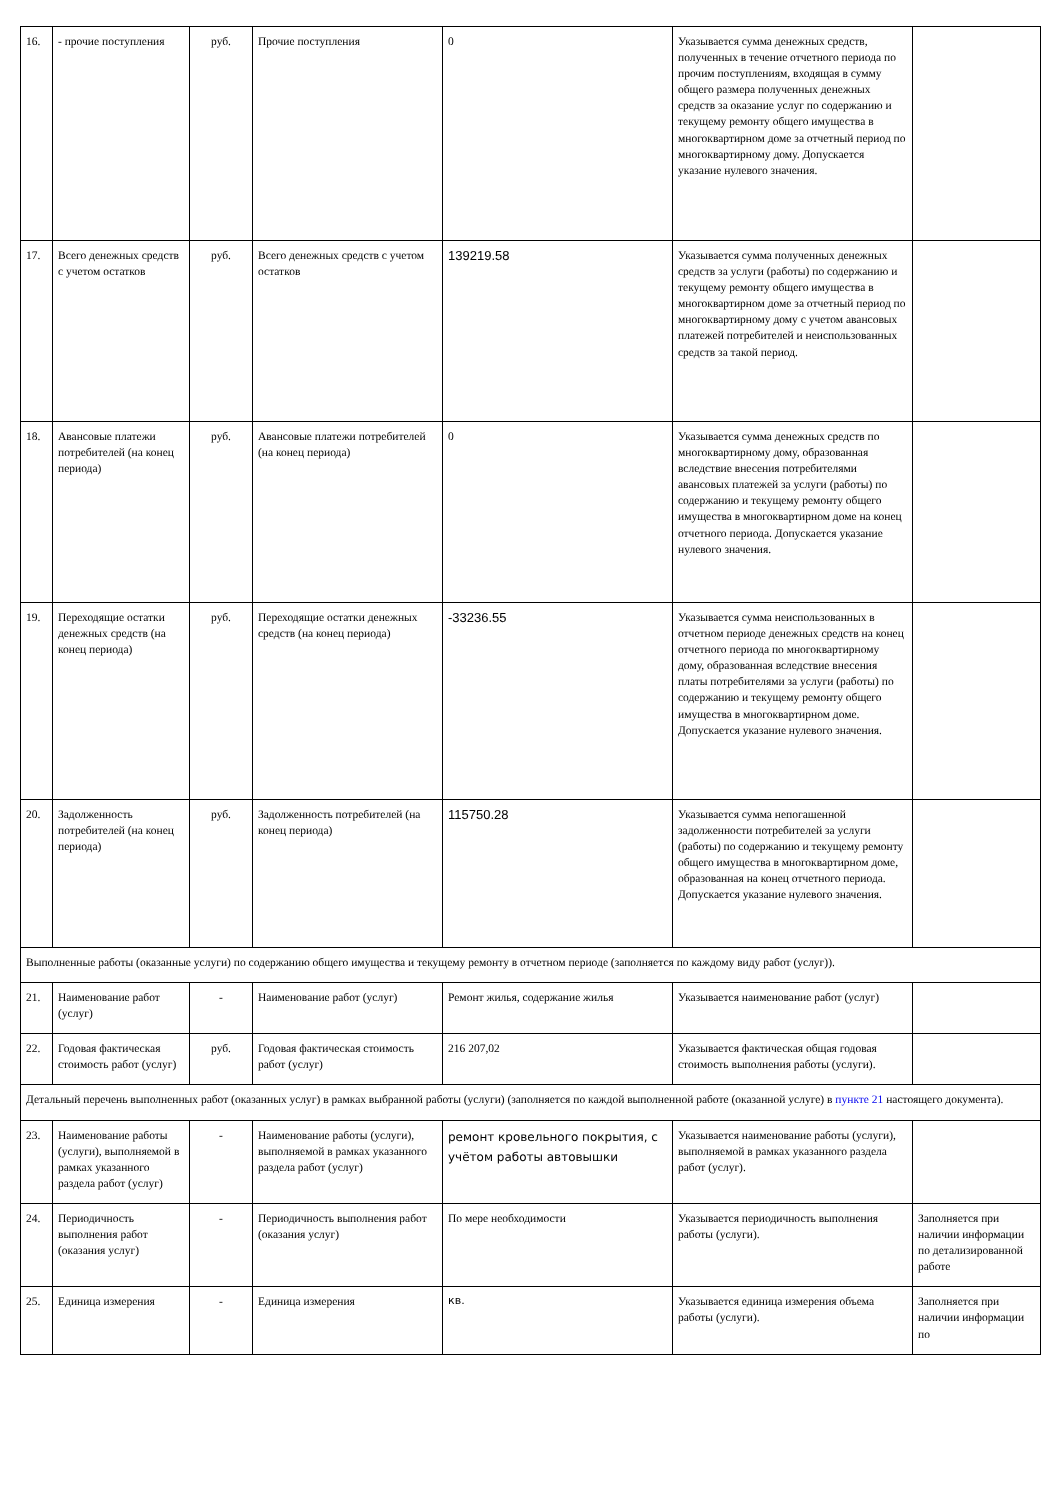| 16. | - прочие поступления | руб. | Прочие поступления | 0 | Указывается сумма денежных средств, полученных в течение отчетного периода по прочим поступлениям, входящая в сумму общего размера полученных денежных средств за оказание услуг по содержанию и текущему ремонту общего имущества в многоквартирном доме за отчетный период по многоквартирному дому. Допускается указание нулевого значения. | |
| 17. | Всего денежных средств с учетом остатков | руб. | Всего денежных средств с учетом остатков | 139219.58 | Указывается сумма полученных денежных средств за услуги (работы) по содержанию и текущему ремонту общего имущества в многоквартирном доме за отчетный период по многоквартирному дому с учетом авансовых платежей потребителей и неиспользованных средств за такой период. | |
| 18. | Авансовые платежи потребителей (на конец периода) | руб. | Авансовые платежи потребителей (на конец периода) | 0 | Указывается сумма денежных средств по многоквартирному дому, образованная вследствие внесения потребителями авансовых платежей за услуги (работы) по содержанию и текущему ремонту общего имущества в многоквартирном доме на конец отчетного периода. Допускается указание нулевого значения. | |
| 19. | Переходящие остатки денежных средств (на конец периода) | руб. | Переходящие остатки денежных средств (на конец периода) | -33236.55 | Указывается сумма неиспользованных в отчетном периоде денежных средств на конец отчетного периода по многоквартирному дому, образованная вследствие внесения платы потребителями за услуги (работы) по содержанию и текущему ремонту общего имущества в многоквартирном доме. Допускается указание нулевого значения. | |
| 20. | Задолженность потребителей (на конец периода) | руб. | Задолженность потребителей (на конец периода) | 115750.28 | Указывается сумма непогашенной задолженности потребителей за услуги (работы) по содержанию и текущему ремонту общего имущества в многоквартирном доме, образованная на конец отчетного периода. Допускается указание нулевого значения. | |
| Выполненные работы (оказанные услуги) по содержанию общего имущества и текущему ремонту в отчетном периоде (заполняется по каждому виду работ (услуг)). | | | | | | |
| 21. | Наименование работ (услуг) | - | Наименование работ (услуг) | Ремонт жилья, содержание жилья | Указывается наименование работ (услуг) | |
| 22. | Годовая фактическая стоимость работ (услуг) | руб. | Годовая фактическая стоимость работ (услуг) | 216 207,02 | Указывается фактическая общая годовая стоимость выполнения работы (услуги). | |
| Детальный перечень выполненных работ (оказанных услуг) в рамках выбранной работы (услуги) (заполняется по каждой выполненной работе (оказанной услуге) в пункте 21 настоящего документа). | | | | | | |
| 23. | Наименование работы (услуги), выполняемой в рамках указанного раздела работ (услуг) | - | Наименование работы (услуги), выполняемой в рамках указанного раздела работ (услуг) | ремонт кровельного покрытия, с учётом работы автовышки | Указывается наименование работы (услуги), выполняемой в рамках указанного раздела работ (услуг). | |
| 24. | Периодичность выполнения работ (оказания услуг) | - | Периодичность выполнения работ (оказания услуг) | По мере необходимости | Указывается периодичность выполнения работы (услуги). | Заполняется при наличии информации по детализированной работе |
| 25. | Единица измерения | - | Единица измерения | кв. | Указывается единица измерения объема работы (услуги). | Заполняется при наличии информации по |